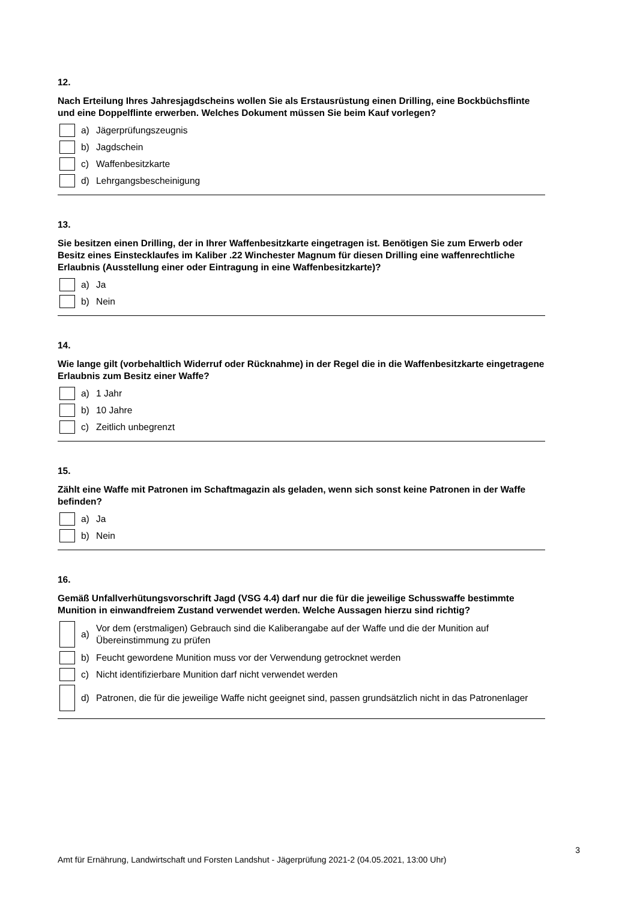12.
Nach Erteilung Ihres Jahresjagdscheins wollen Sie als Erstausrüstung einen Drilling, eine Bockbüchsflinte und eine Doppelflinte erwerben. Welches Dokument müssen Sie beim Kauf vorlegen?
a) Jägerprüfungszeugnis
b) Jagdschein
c) Waffenbesitzkarte
d) Lehrgangsbescheinigung
13.
Sie besitzen einen Drilling, der in Ihrer Waffenbesitzkarte eingetragen ist. Benötigen Sie zum Erwerb oder Besitz eines Einstecklaufes im Kaliber .22 Winchester Magnum für diesen Drilling eine waffenrechtliche Erlaubnis (Ausstellung einer oder Eintragung in eine Waffenbesitzkarte)?
a) Ja
b) Nein
14.
Wie lange gilt (vorbehaltlich Widerruf oder Rücknahme) in der Regel die in die Waffenbesitzkarte eingetragene Erlaubnis zum Besitz einer Waffe?
a) 1 Jahr
b) 10 Jahre
c) Zeitlich unbegrenzt
15.
Zählt eine Waffe mit Patronen im Schaftmagazin als geladen, wenn sich sonst keine Patronen in der Waffe befinden?
a) Ja
b) Nein
16.
Gemäß Unfallverhütungsvorschrift Jagd (VSG 4.4) darf nur die für die jeweilige Schusswaffe bestimmte Munition in einwandfreiem Zustand verwendet werden. Welche Aussagen hierzu sind richtig?
a) Vor dem (erstmaligen) Gebrauch sind die Kaliberangabe auf der Waffe und die der Munition auf Übereinstimmung zu prüfen
b) Feucht gewordene Munition muss vor der Verwendung getrocknet werden
c) Nicht identifizierbare Munition darf nicht verwendet werden
d) Patronen, die für die jeweilige Waffe nicht geeignet sind, passen grundsätzlich nicht in das Patronenlager
3
Amt für Ernährung, Landwirtschaft und Forsten Landshut - Jägerprüfung 2021-2 (04.05.2021, 13:00 Uhr)